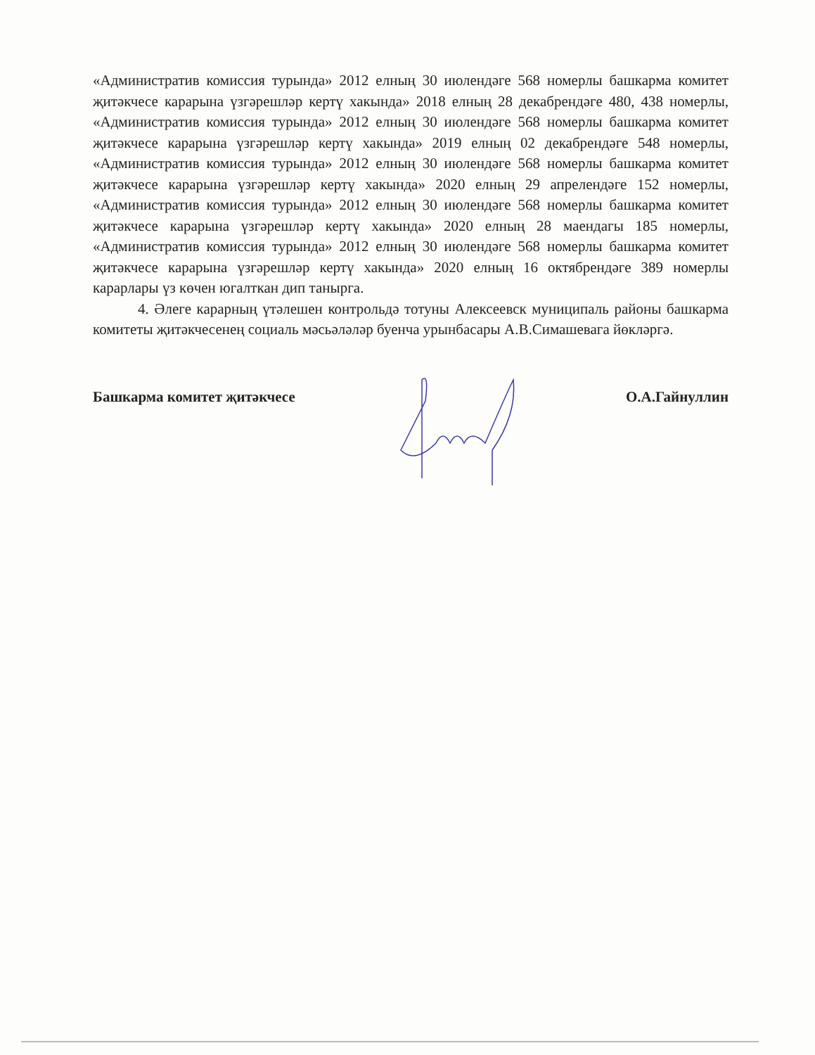«Административ комиссия турында» 2012 елның 30 июлендәге 568 номерлы башкарма комитет җитәкчесе карарына үзгәрешләр кертү хакында» 2018 елның 28 декабрендәге 480, 438 номерлы, «Административ комиссия турында» 2012 елның 30 июлендәге 568 номерлы башкарма комитет җитәкчесе карарына үзгәрешләр кертү хакында» 2019 елның 02 декабрендәге 548 номерлы, «Административ комиссия турында» 2012 елның 30 июлендәге 568 номерлы башкарма комитет җитәкчесе карарына үзгәрешләр кертү хакында» 2020 елның 29 апрелендәге 152 номерлы, «Административ комиссия турында» 2012 елның 30 июлендәге 568 номерлы башкарма комитет җитәкчесе карарына үзгәрешләр кертү хакында» 2020 елның 28 маендагы 185 номерлы, «Административ комиссия турында» 2012 елның 30 июлендәге 568 номерлы башкарма комитет җитәкчесе карарына үзгәрешләр кертү хакында» 2020 елның 16 октябрендәге 389 номерлы карарлары үз көчен югалткан дип танырга.
4. Әлеге карарның үтәлешен контрольдә тотуны Алексеевск муниципаль районы башкарма комитеты җитәкчесенең социаль мәсьәләләр буенча урынбасары А.В.Симашевага йөкләргә.
Башкарма комитет җитәкчесе О.А.Гайнуллин